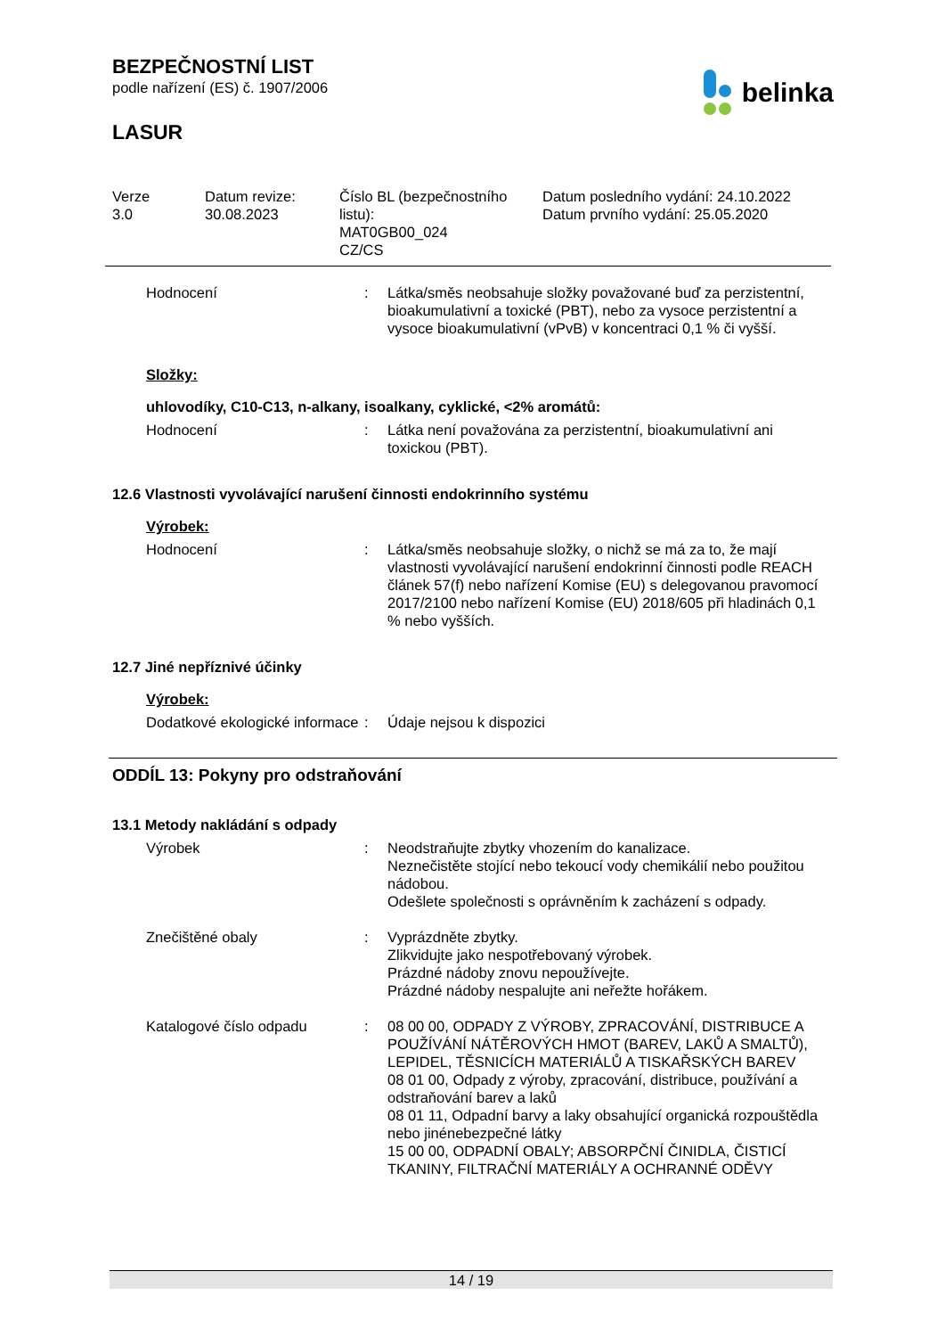BEZPEČNOSTNÍ LIST
podle nařízení (ES) č. 1907/2006
LASUR
belinka
Verze
3.0
Datum revize:
30.08.2023
Číslo BL (bezpečnostního listu):
MAT0GB00_024
CZ/CS
Datum posledního vydání: 24.10.2022
Datum prvního vydání: 25.05.2020
Hodnocení : Látka/směs neobsahuje složky považované buď za perzistentní, bioakumulativní a toxické (PBT), nebo za vysoce perzistentní a vysoce bioakumulativní (vPvB) v koncentraci 0,1 % či vyšší.
Složky:
uhlovodíky, C10-C13, n-alkany, isoalkany, cyklické, <2% aromátů:
Hodnocení : Látka není považována za perzistentní, bioakumulativní ani toxickou (PBT).
12.6 Vlastnosti vyvolávající narušení činnosti endokrinního systému
Výrobek:
Hodnocení : Látka/směs neobsahuje složky, o nichž se má za to, že mají vlastnosti vyvolávající narušení endokrinní činnosti podle REACH článek 57(f) nebo nařízení Komise (EU) s delegovanou pravomocí 2017/2100 nebo nařízení Komise (EU) 2018/605 při hladinách 0,1 % nebo vyšších.
12.7 Jiné nepříznivé účinky
Výrobek:
Dodatkové ekologické informace
: Údaje nejsou k dispozici
ODDÍL 13: Pokyny pro odstraňování
13.1 Metody nakládání s odpady
Výrobek : Neodstraňujte zbytky vhozením do kanalizace.
Neznečistěte stojící nebo tekoucí vody chemikálií nebo použitou nádobou.
Odešlete společnosti s oprávněním k zacházení s odpady.
Znečištěné obaly : Vyprázdněte zbytky.
Zlikvidujte jako nespotřebovaný výrobek.
Prázdné nádoby znovu nepoužívejte.
Prázdné nádoby nespalujte ani neřežte hořákem.
Katalogové číslo odpadu : 08 00 00, ODPADY Z VÝROBY, ZPRACOVÁNÍ, DISTRIBUCE A POUŽÍVÁNÍ NÁTĚROVÝCH HMOT (BAREV, LAKŮ A SMALTŮ), LEPIDEL, TĚSNICÍCH MATERIÁLŮ A TISKAŘSKÝCH BAREV
08 01 00, Odpady z výroby, zpracování, distribuce, používání a odstraňování barev a laků
08 01 11, Odpadní barvy a laky obsahující organická rozpouštědla nebo jinénebezpečné látky
15 00 00, ODPADNÍ OBALY; ABSORPČNÍ ČINIDLA, ČISTICÍ TKANINY, FILTRAČNÍ MATERIÁLY A OCHRANNÉ ODĚVY
14 / 19